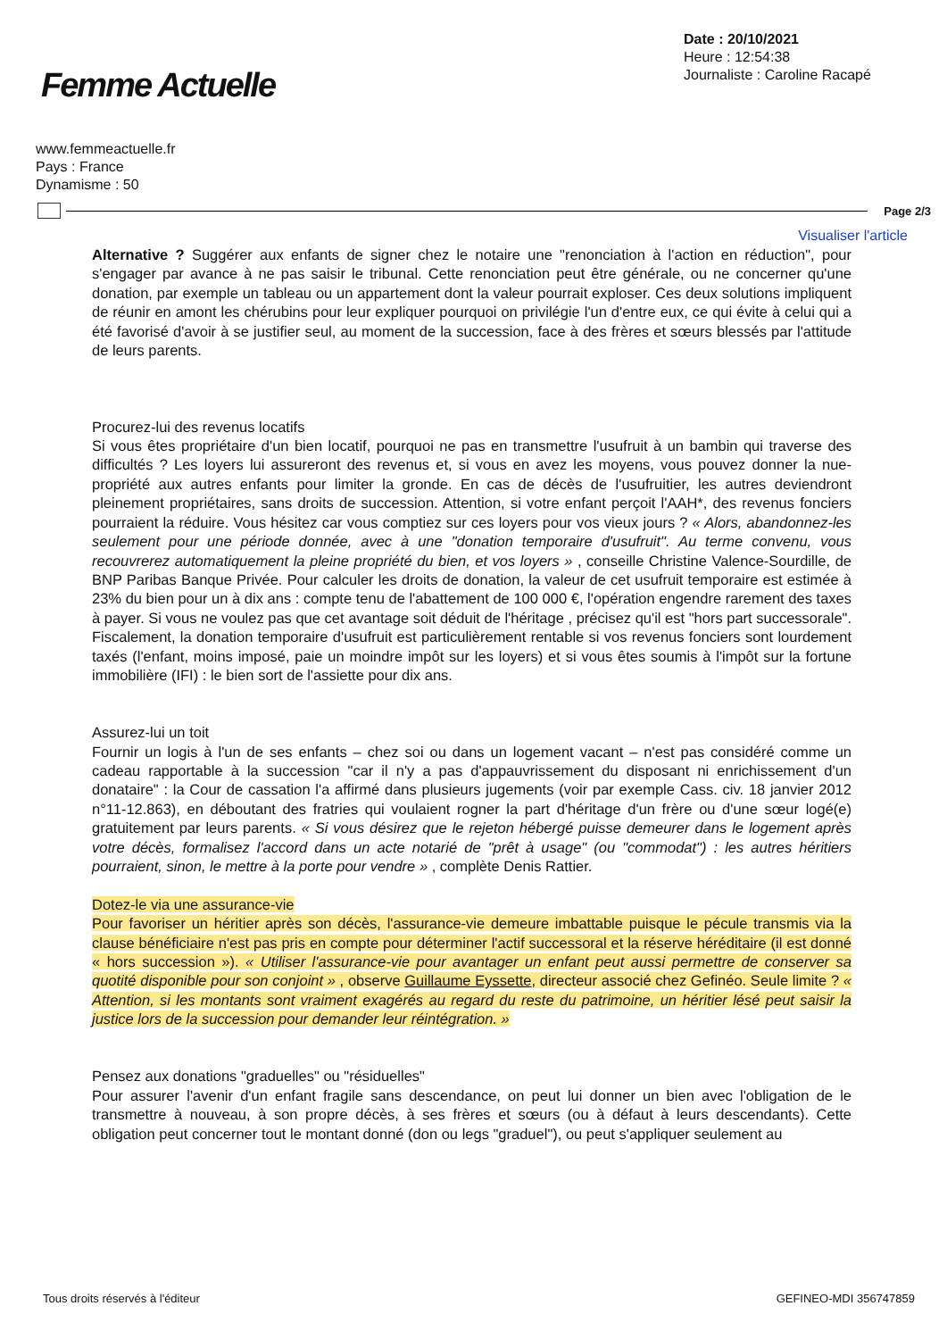Femme Actuelle
Date : 20/10/2021
Heure : 12:54:38
Journaliste : Caroline Racapé
www.femmeactuelle.fr
Pays : France
Dynamisme : 50
Page 2/3
Visualiser l'article
Alternative ? Suggérer aux enfants de signer chez le notaire une "renonciation à l'action en réduction", pour s'engager par avance à ne pas saisir le tribunal. Cette renonciation peut être générale, ou ne concerner qu'une donation, par exemple un tableau ou un appartement dont la valeur pourrait exploser. Ces deux solutions impliquent de réunir en amont les chérubins pour leur expliquer pourquoi on privilégie l'un d'entre eux, ce qui évite à celui qui a été favorisé d'avoir à se justifier seul, au moment de la succession, face à des frères et sœurs blessés par l'attitude de leurs parents.
Procurez-lui des revenus locatifs
Si vous êtes propriétaire d'un bien locatif, pourquoi ne pas en transmettre l'usufruit à un bambin qui traverse des difficultés ? Les loyers lui assureront des revenus et, si vous en avez les moyens, vous pouvez donner la nue-propriété aux autres enfants pour limiter la gronde. En cas de décès de l'usufruitier, les autres deviendront pleinement propriétaires, sans droits de succession. Attention, si votre enfant perçoit l'AAH*, des revenus fonciers pourraient la réduire. Vous hésitez car vous comptiez sur ces loyers pour vos vieux jours ? « Alors, abandonnez-les seulement pour une période donnée, avec à une "donation temporaire d'usufruit". Au terme convenu, vous recouvrerez automatiquement la pleine propriété du bien, et vos loyers » , conseille Christine Valence-Sourdille, de BNP Paribas Banque Privée. Pour calculer les droits de donation, la valeur de cet usufruit temporaire est estimée à 23% du bien pour un à dix ans : compte tenu de l'abattement de 100 000 €, l'opération engendre rarement des taxes à payer. Si vous ne voulez pas que cet avantage soit déduit de l'héritage , précisez qu'il est "hors part successorale". Fiscalement, la donation temporaire d'usufruit est particulièrement rentable si vos revenus fonciers sont lourdement taxés (l'enfant, moins imposé, paie un moindre impôt sur les loyers) et si vous êtes soumis à l'impôt sur la fortune immobilière (IFI) : le bien sort de l'assiette pour dix ans.
Assurez-lui un toit
Fournir un logis à l'un de ses enfants – chez soi ou dans un logement vacant – n'est pas considéré comme un cadeau rapportable à la succession "car il n'y a pas d'appauvrissement du disposant ni enrichissement d'un donataire" : la Cour de cassation l'a affirmé dans plusieurs jugements (voir par exemple Cass. civ. 18 janvier 2012 n°11-12.863), en déboutant des fratries qui voulaient rogner la part d'héritage d'un frère ou d'une sœur logé(e) gratuitement par leurs parents. « Si vous désirez que le rejeton hébergé puisse demeurer dans le logement après votre décès, formalisez l'accord dans un acte notarié de "prêt à usage" (ou "commodat") : les autres héritiers pourraient, sinon, le mettre à la porte pour vendre » , complète Denis Rattier.
Dotez-le via une assurance-vie
Pour favoriser un héritier après son décès, l'assurance-vie demeure imbattable puisque le pécule transmis via la clause bénéficiaire n'est pas pris en compte pour déterminer l'actif successoral et la réserve héréditaire (il est donné « hors succession »). « Utiliser l'assurance-vie pour avantager un enfant peut aussi permettre de conserver sa quotité disponible pour son conjoint » , observe Guillaume Eyssette, directeur associé chez Gefinéo. Seule limite ? « Attention, si les montants sont vraiment exagérés au regard du reste du patrimoine, un héritier lésé peut saisir la justice lors de la succession pour demander leur réintégration. »
Pensez aux donations "graduelles" ou "résiduelles"
Pour assurer l'avenir d'un enfant fragile sans descendance, on peut lui donner un bien avec l'obligation de le transmettre à nouveau, à son propre décès, à ses frères et sœurs (ou à défaut à leurs descendants). Cette obligation peut concerner tout le montant donné (don ou legs "graduel"), ou peut s'appliquer seulement au
Tous droits réservés à l'éditeur GEFINEO-MDI 356747859